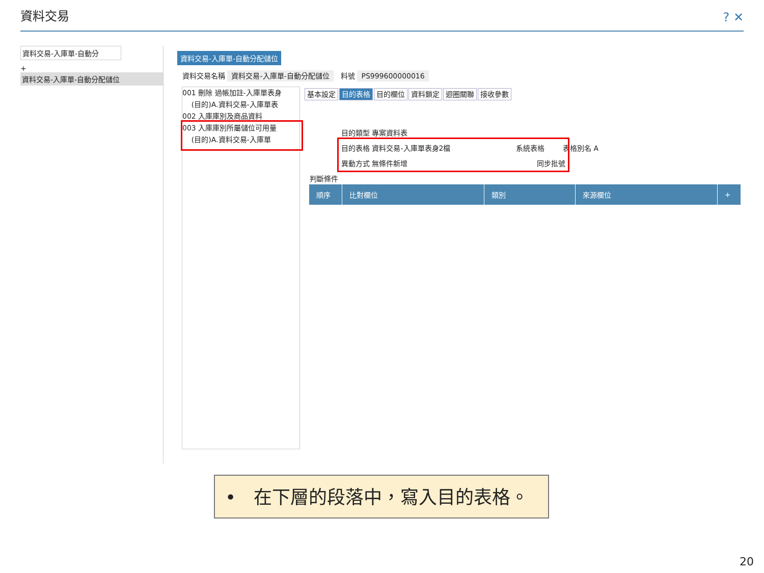資料交易 ? ✕
資料交易-入庫單-自動分
+
資料交易-入庫單-自動分配儲位
資料交易-入庫單-自動分配儲位
資料交易名稱 資料交易-入庫單-自動分配儲位 料號 PS999600000016
001 刪除 過帳加註-入庫單表身
(目的)A.資料交易-入庫單表
002 入庫庫別及商品資料
003 入庫庫別所屬儲位可用量
(目的)A.資料交易-入庫單
基本設定 目的表格 目的欄位 資料鎖定 迴圈關聯 接收參數
目的類型 專案資料表
目的表格 資料交易-入庫單表身2檔 系統表格 表格別名 A
異動方式 無條件新增 同步批號
判斷條件
| 順序 | 比對欄位 | 類別 | 來源欄位 | + |
| --- | --- | --- | --- | --- |
• 在下層的段落中，寫入目的表格。
20